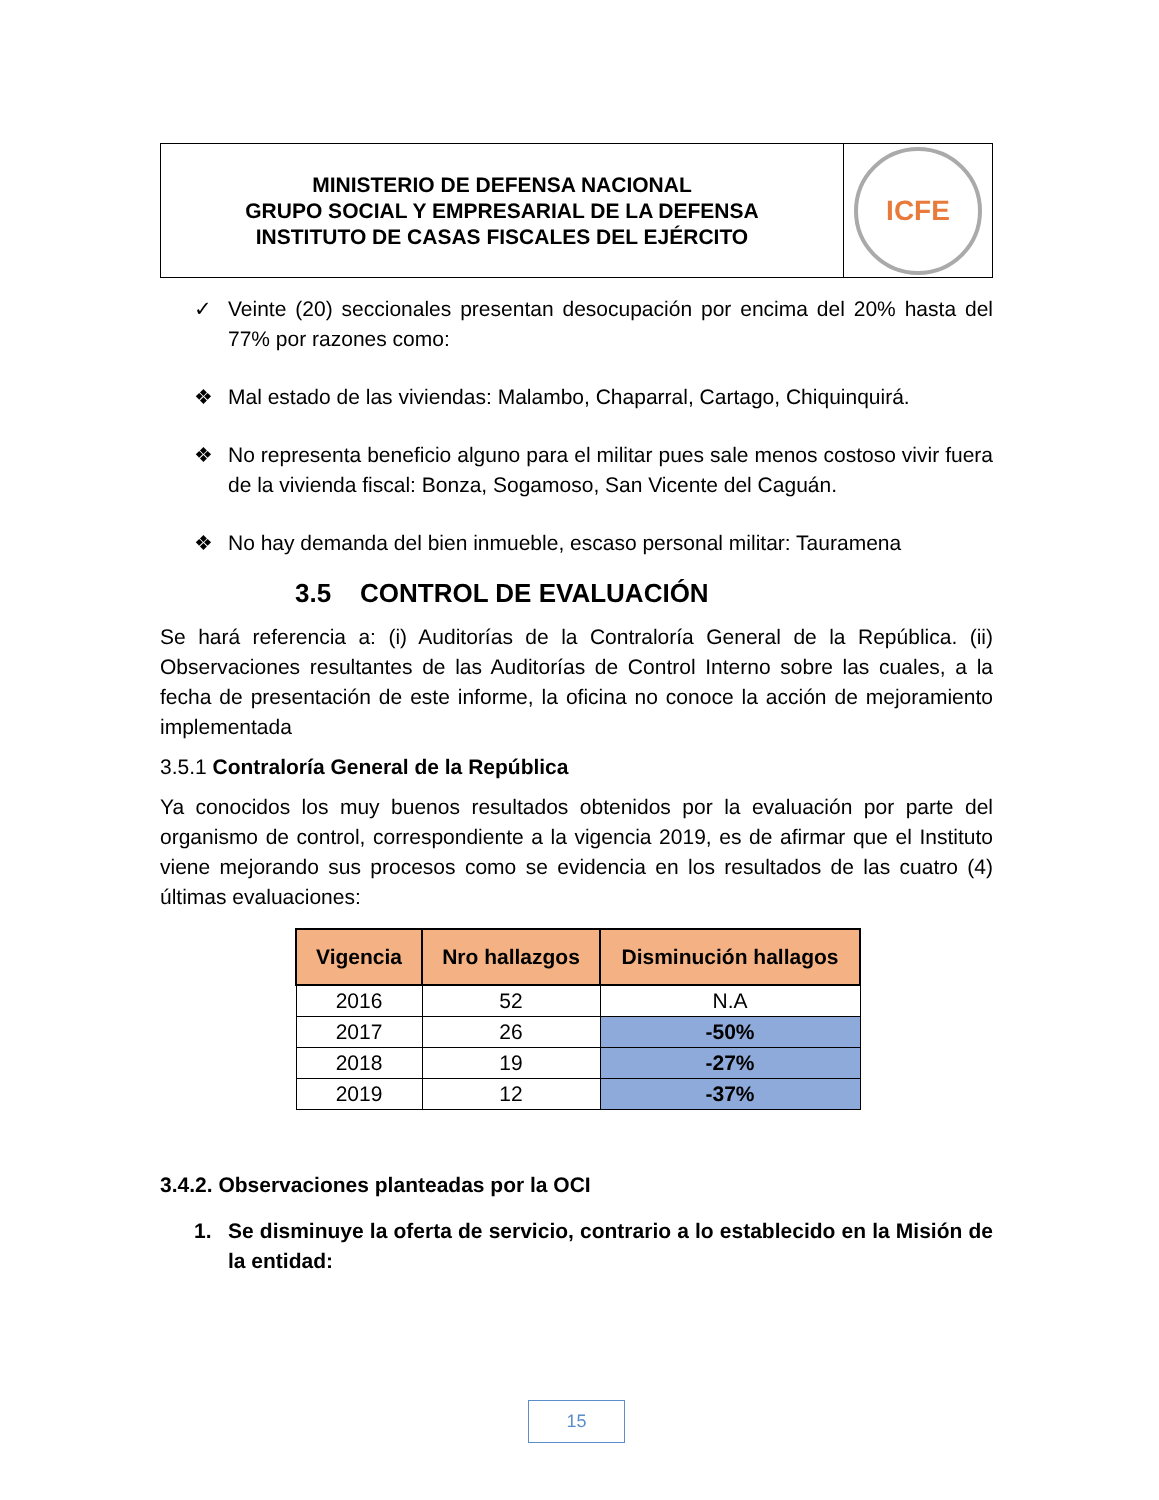MINISTERIO DE DEFENSA NACIONAL
GRUPO SOCIAL Y EMPRESARIAL DE LA DEFENSA
INSTITUTO DE CASAS FISCALES DEL EJÉRCITO
ICFE
✓ Veinte (20) seccionales presentan desocupación por encima del 20% hasta del 77% por razones como:
❖ Mal estado de las viviendas: Malambo, Chaparral, Cartago, Chiquinquirá.
❖ No representa beneficio alguno para el militar pues sale menos costoso vivir fuera de la vivienda fiscal: Bonza, Sogamoso, San Vicente del Caguán.
❖ No hay demanda del bien inmueble, escaso personal militar: Tauramena
3.5 CONTROL DE EVALUACIÓN
Se hará referencia a: (i) Auditorías de la Contraloría General de la República. (ii) Observaciones resultantes de las Auditorías de Control Interno sobre las cuales, a la fecha de presentación de este informe, la oficina no conoce la acción de mejoramiento implementada
3.5.1 Contraloría General de la República
Ya conocidos los muy buenos resultados obtenidos por la evaluación por parte del organismo de control, correspondiente a la vigencia 2019, es de afirmar que el Instituto viene mejorando sus procesos como se evidencia en los resultados de las cuatro (4) últimas evaluaciones:
| Vigencia | Nro hallazgos | Disminución hallagos |
| --- | --- | --- |
| 2016 | 52 | N.A |
| 2017 | 26 | -50% |
| 2018 | 19 | -27% |
| 2019 | 12 | -37% |
3.4.2. Observaciones planteadas por la OCI
1. Se disminuye la oferta de servicio, contrario a lo establecido en la Misión de la entidad:
15